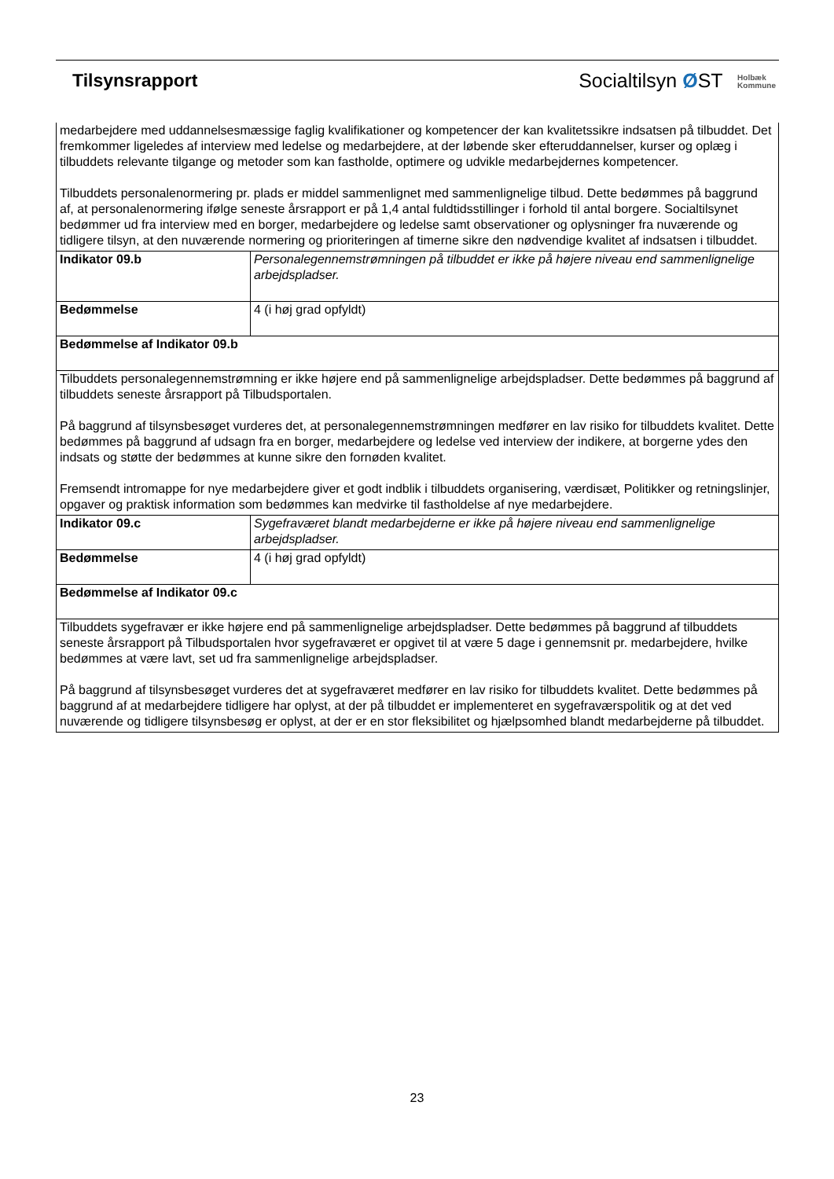Tilsynsrapport
Socialtilsyn ØST Holbæk
Kommune
| medarbejdere med uddannelsesmæssige faglig kvalifikationer og kompetencer der kan kvalitetssikre indsatsen på tilbuddet. Det fremkommer ligeledes af interview med ledelse og medarbejdere, at der løbende sker efteruddannelser, kurser og oplæg i tilbuddets relevante tilgange og metoder som kan fastholde, optimere og udvikle medarbejdernes kompetencer. Tilbuddets personalenormering pr. plads er middel sammenlignet med sammenlignelige tilbud. Dette bedømmes på baggrund af, at personalenormering ifølge seneste årsrapport er på 1,4 antal fuldtidsstillinger i forhold til antal borgere. Socialtilsynet bedømmer ud fra interview med en borger, medarbejdere og ledelse samt observationer og oplysninger fra nuværende og tidligere tilsyn, at den nuværende normering og prioriteringen af timerne sikre den nødvendige kvalitet af indsatsen i tilbuddet. | |
| Indikator 09.b | Personalegennemstrømningen på tilbuddet er ikke på højere niveau end sammenlignelige arbejdspladser. |
| Bedømmelse | 4 (i høj grad opfyldt) |
| Bedømmelse af Indikator 09.b | |
| Tilbuddets personalegennemstrømning er ikke højere end på sammenlignelige arbejdspladser. Dette bedømmes på baggrund af tilbuddets seneste årsrapport på Tilbudsportalen. På baggrund af tilsynsbesøget vurderes det, at personalegennemstrømningen medfører en lav risiko for tilbuddets kvalitet. Dette bedømmes på baggrund af udsagn fra en borger, medarbejdere og ledelse ved interview der indikere, at borgerne ydes den indsats og støtte der bedømmes at kunne sikre den fornøden kvalitet. Fremsendt intromappe for nye medarbejdere giver et godt indblik i tilbuddets organisering, værdisæt, Politikker og retningslinjer, opgaver og praktisk information som bedømmes kan medvirke til fastholdelse af nye medarbejdere. | |
| Indikator 09.c | Sygefraværet blandt medarbejderne er ikke på højere niveau end sammenlignelige arbejdspladser. |
| Bedømmelse | 4 (i høj grad opfyldt) |
| Bedømmelse af Indikator 09.c | |
| Tilbuddets sygefravær er ikke højere end på sammenlignelige arbejdspladser. Dette bedømmes på baggrund af tilbuddets seneste årsrapport på Tilbudsportalen hvor sygefraværet er opgivet til at være 5 dage i gennemsnit pr. medarbejdere, hvilke bedømmes at være lavt, set ud fra sammenlignelige arbejdspladser. På baggrund af tilsynsbesøget vurderes det at sygefraværet medfører en lav risiko for tilbuddets kvalitet. Dette bedømmes på baggrund af at medarbejdere tidligere har oplyst, at der på tilbuddet er implementeret en sygefraværspolitik og at det ved nuværende og tidligere tilsynsbesøg er oplyst, at der er en stor fleksibilitet og hjælpsomhed blandt medarbejderne på tilbuddet. | |
23